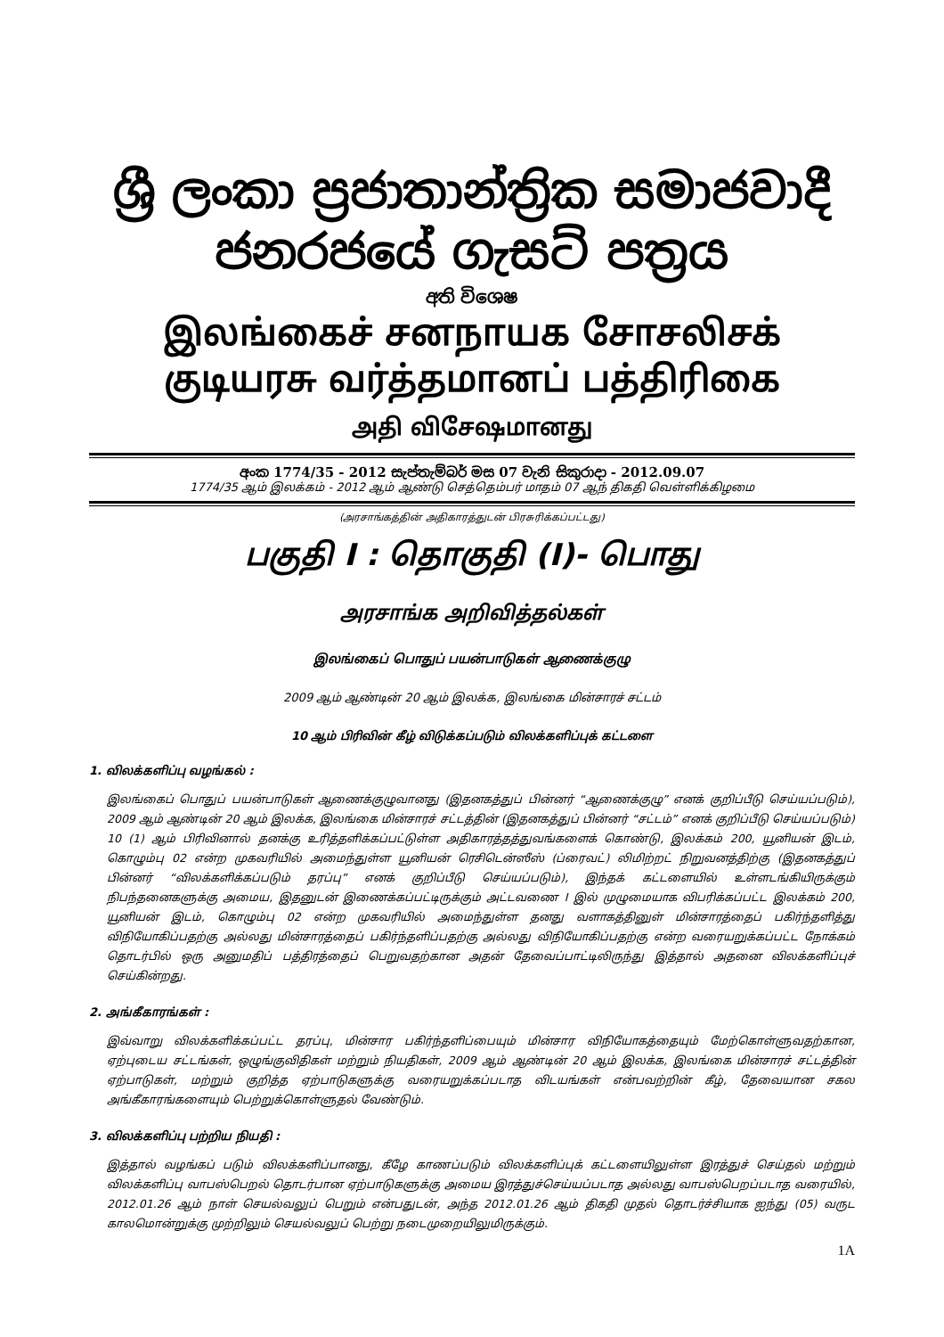ශ්‍රී ලංකා ප්‍රජාතාන්ත්‍රික සමාජවාදී ජනරජයේ ගැසට් පත්‍රය
අති විශෙෂ
இலங்கைச் சனநாயக சோசலிசக் குடியரசு வர்த்தமானப் பத்திரிகை
அதி விசேஷமானது
අංක 1774/35 - 2012 සැප්තැම්බර් මස 07 වැනි සිකුරාදා - 2012.09.07
1774/35 ஆம் இலக்கம் - 2012 ஆம் ஆண்டு செத்தெம்பர் மாதம் 07 ஆந் திகதி வெள்ளிக்கிழமை
(அரசாங்கத்தின் அதிகாரத்துடன் பிரசுரிக்கப்பட்டது)
பகுதி I : தொகுதி (I)- பொது
அரசாங்க அறிவித்தல்கள்
இலங்கைப் பொதுப் பயன்பாடுகள் ஆணைக்குழு
2009 ஆம் ஆண்டின் 20 ஆம் இலக்க, இலங்கை மின்சாரச் சட்டம்
10 ஆம் பிரிவின் கீழ் விடுக்கப்படும் விலக்களிப்புக் கட்டளை
1. விலக்களிப்பு வழங்கல் :
இலங்கைப் பொதுப் பயன்பாடுகள் ஆணைக்குழுவானது (இதனகத்துப் பின்னர் “ஆணைக்குழு” எனக் குறிப்பீடு செய்யப்படும்), 2009 ஆம் ஆண்டின் 20 ஆம் இலக்க, இலங்கை மின்சாரச் சட்டத்தின் (இதனகத்துப் பின்னர் “சட்டம்” எனக் குறிப்பீடு செய்யப்படும்) 10 (1) ஆம் பிரிவினால் தனக்கு உரித்தளிக்கப்பட்டுள்ள அதிகாரத்தத்துவங்களைக் கொண்டு, இலக்கம் 200, யூனியன் இடம், கொழும்பு 02 என்ற முகவரியில் அமைந்துள்ள யூனியன் ரெசிடென்ஸீஸ் (ப்ரைவட்) லிமிற்றட் நிறுவனத்திற்கு (இதனகத்துப் பின்னர் “விலக்களிக்கப்படும் தரப்பு” எனக் குறிப்பீடு செய்யப்படும்), இந்தக் கட்டளையில் உள்ளடங்கியிருக்கும் நிபந்தனைகளுக்கு அமைய, இதனுடன் இணைக்கப்பட்டிருக்கும் அட்டவணை I இல் முழுமையாக விபரிக்கப்பட்ட இலக்கம் 200, யூனியன் இடம், கொழும்பு 02 என்ற முகவரியில் அமைந்துள்ள தனது வளாகத்தினுள் மின்சாரத்தைப் பகிர்ந்தளித்து விநியோகிப்பதற்கு அல்லது மின்சாரத்தைப் பகிர்ந்தளிப்பதற்கு அல்லது விநியோகிப்பதற்கு என்ற வரையறுக்கப்பட்ட நோக்கம் தொடர்பில் ஒரு அனுமதிப் பத்திரத்தைப் பெறுவதற்கான அதன் தேவைப்பாட்டிலிருந்து இத்தால் அதனை விலக்களிப்புச் செய்கின்றது.
2. அங்கீகாரங்கள் :
இவ்வாறு விலக்களிக்கப்பட்ட தரப்பு, மின்சார பகிர்ந்தளிப்பையும் மின்சார விநியோகத்தையும் மேற்கொள்ளுவதற்கான, ஏற்புடைய சட்டங்கள், ஒழுங்குவிதிகள் மற்றும் நியதிகள், 2009 ஆம் ஆண்டின் 20 ஆம் இலக்க, இலங்கை மின்சாரச் சட்டத்தின் ஏற்பாடுகள், மற்றும் குறித்த ஏற்பாடுகளுக்கு வரையறுக்கப்படாத விடயங்கள் என்பவற்றின் கீழ், தேவையான சகல அங்கீகாரங்களையும் பெற்றுக்கொள்ளுதல் வேண்டும்.
3. விலக்களிப்பு பற்றிய நியதி :
இத்தால் வழங்கப் படும் விலக்களிப்பானது, கீழே காணப்படும் விலக்களிப்புக் கட்டளையிலுள்ள இரத்துச் செய்தல் மற்றும் விலக்களிப்பு வாபஸ்பெறல் தொடர்பான ஏற்பாடுகளுக்கு அமைய இரத்துச்செய்யப்படாத அல்லது வாபஸ்பெறப்படாத வரையில், 2012.01.26 ஆம் நாள் செயல்வலுப் பெறும் என்பதுடன், அந்த 2012.01.26 ஆம் திகதி முதல் தொடர்ச்சியாக ஐந்து (05) வருட காலமொன்றுக்கு முற்றிலும் செயல்வலுப் பெற்று நடைமுறையிலுமிருக்கும்.
1A